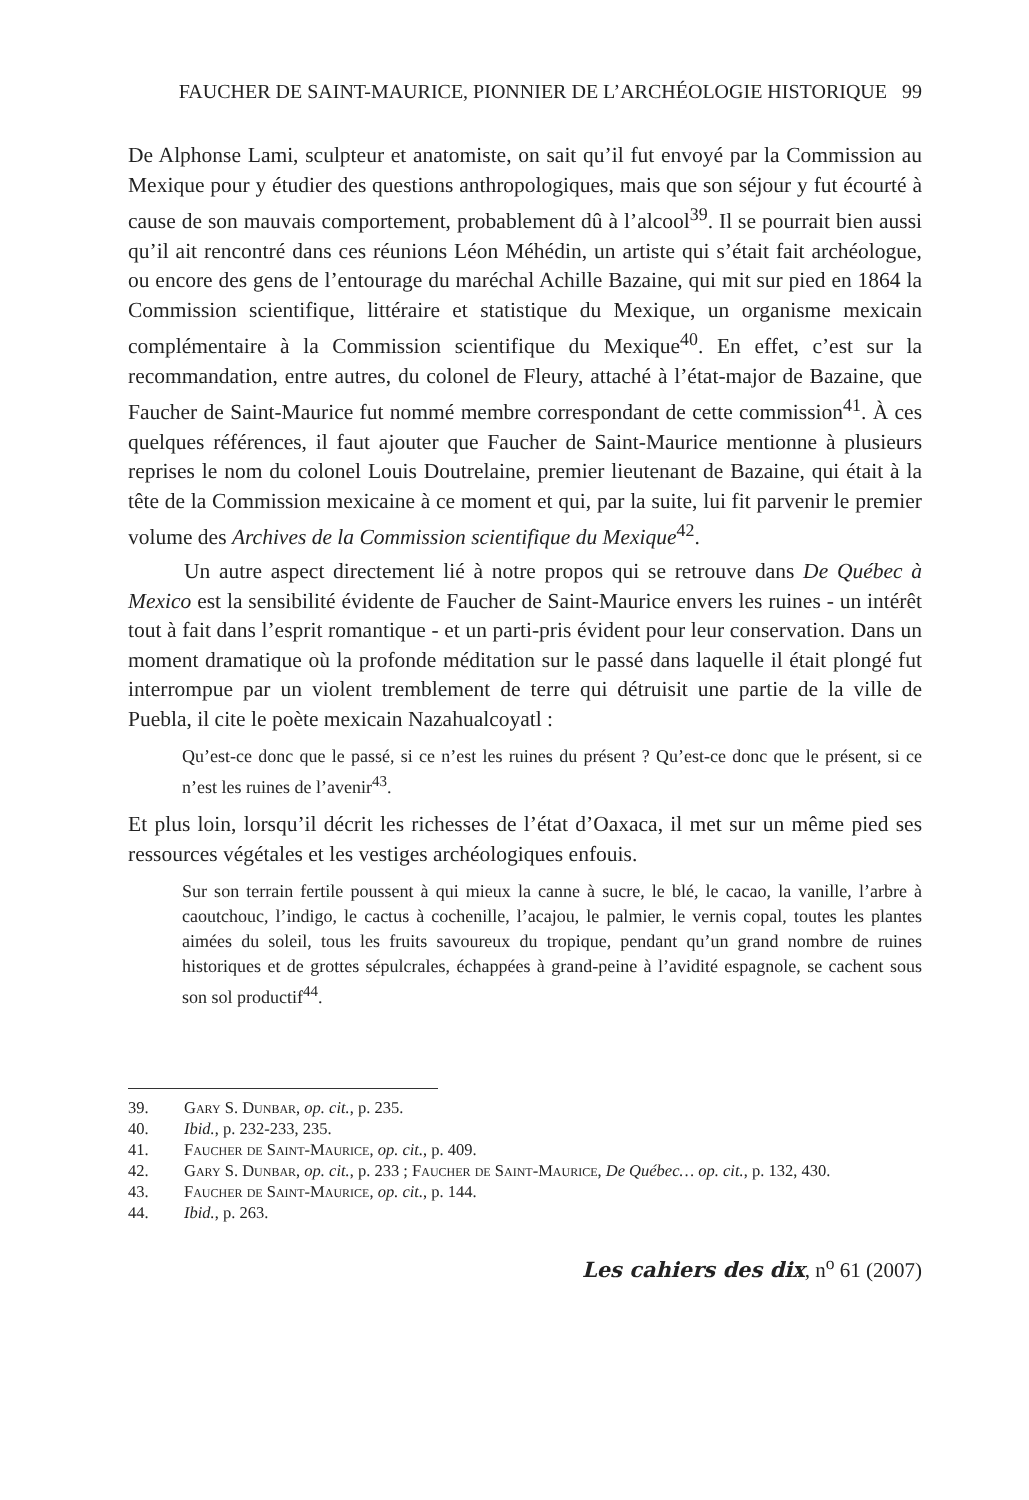FAUCHER DE SAINT-MAURICE, PIONNIER DE L’ARCHÉOLOGIE HISTORIQUE 99
De Alphonse Lami, sculpteur et anatomiste, on sait qu’il fut envoyé par la Commission au Mexique pour y étudier des questions anthropologiques, mais que son séjour y fut écourté à cause de son mauvais comportement, probablement dû à l’alcool<sup>39</sup>. Il se pourrait bien aussi qu’il ait rencontré dans ces réunions Léon Méhédin, un artiste qui s’était fait archéologue, ou encore des gens de l’entourage du maréchal Achille Bazaine, qui mit sur pied en 1864 la Commission scientifique, littéraire et statistique du Mexique, un organisme mexicain complémentaire à la Commission scientifique du Mexique<sup>40</sup>. En effet, c’est sur la recommandation, entre autres, du colonel de Fleury, attaché à l’état-major de Bazaine, que Faucher de Saint-Maurice fut nommé membre correspondant de cette commission<sup>41</sup>. À ces quelques références, il faut ajouter que Faucher de Saint-Maurice mentionne à plusieurs reprises le nom du colonel Louis Doutrelaine, premier lieutenant de Bazaine, qui était à la tête de la Commission mexicaine à ce moment et qui, par la suite, lui fit parvenir le premier volume des Archives de la Commission scientifique du Mexique<sup>42</sup>.
Un autre aspect directement lié à notre propos qui se retrouve dans De Québec à Mexico est la sensibilité évidente de Faucher de Saint-Maurice envers les ruines - un intérêt tout à fait dans l’esprit romantique - et un parti-pris évident pour leur conservation. Dans un moment dramatique où la profonde méditation sur le passé dans laquelle il était plongé fut interrompue par un violent tremblement de terre qui détruisit une partie de la ville de Puebla, il cite le poète mexicain Nazahualcoyatl :
Qu’est-ce donc que le passé, si ce n’est les ruines du présent ? Qu’est-ce donc que le présent, si ce n’est les ruines de l’avenir<sup>43</sup>.
Et plus loin, lorsqu’il décrit les richesses de l’état d’Oaxaca, il met sur un même pied ses ressources végétales et les vestiges archéologiques enfouis.
Sur son terrain fertile poussent à qui mieux la canne à sucre, le blé, le cacao, la vanille, l’arbre à caoutchouc, l’indigo, le cactus à cochenille, l’acajou, le palmier, le vernis copal, toutes les plantes aimées du soleil, tous les fruits savoureux du tropique, pendant qu’un grand nombre de ruines historiques et de grottes sépulcrales, échappées à grand-peine à l’avidité espagnole, se cachent sous son sol productif<sup>44</sup>.
39. Gary S. Dunbar, op. cit., p. 235.
40. Ibid., p. 232-233, 235.
41. Faucher de Saint-Maurice, op. cit., p. 409.
42. Gary S. Dunbar, op. cit., p. 233 ; Faucher de Saint-Maurice, De Québec… op. cit., p. 132, 430.
43. Faucher de Saint-Maurice, op. cit., p. 144.
44. Ibid., p. 263.
Les cahiers des dix, n<sup>o</sup> 61 (2007)